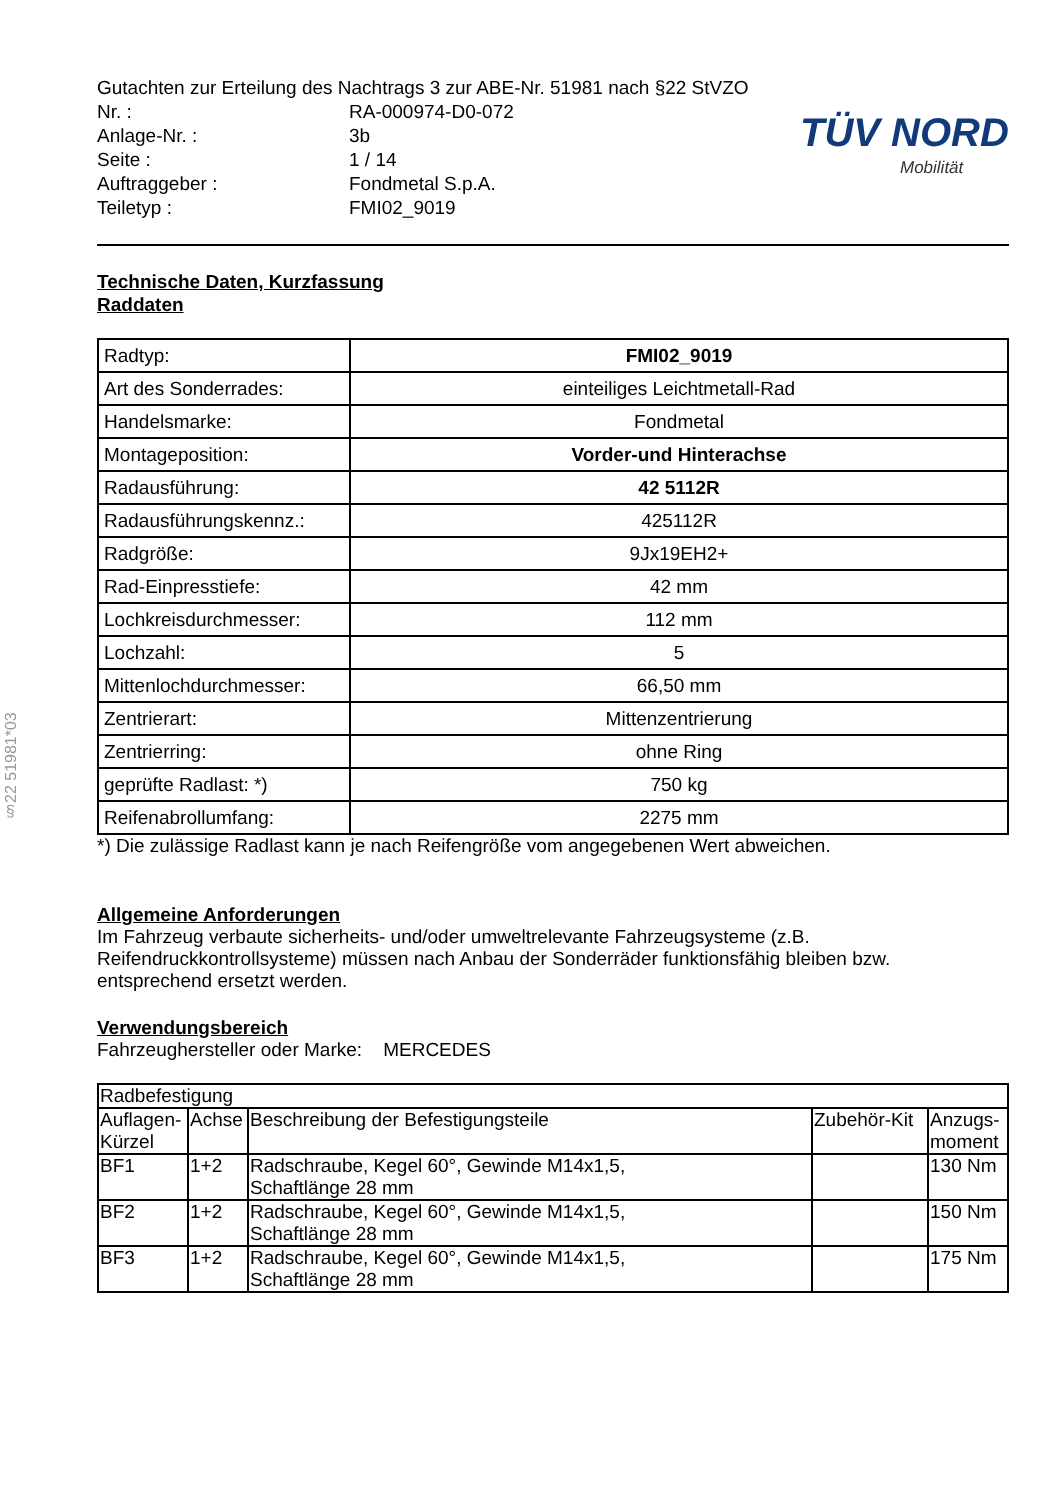§22 51981*03
TÜV NORD
Mobilität
| Gutachten zur Erteilung des Nachtrags 3 zur ABE-Nr. 51981 nach §22 StVZO | |
| Nr. : | RA-000974-D0-072 |
| Anlage-Nr. : | 3b |
| Seite : | 1 / 14 |
| Auftraggeber : | Fondmetal S.p.A. |
| Teiletyp : | FMI02_9019 |
Technische Daten, Kurzfassung
Raddaten
| Radtyp: | FMI02_9019 |
| Art des Sonderrades: | einteiliges Leichtmetall-Rad |
| Handelsmarke: | Fondmetal |
| Montageposition: | Vorder-und Hinterachse |
| Radausführung: | 42 5112R |
| Radausführungskennz.: | 425112R |
| Radgröße: | 9Jx19EH2+ |
| Rad-Einpresstiefe: | 42 mm |
| Lochkreisdurchmesser: | 112 mm |
| Lochzahl: | 5 |
| Mittenlochdurchmesser: | 66,50 mm |
| Zentrierart: | Mittenzentrierung |
| Zentrierring: | ohne Ring |
| geprüfte Radlast: *) | 750 kg |
| Reifenabrollumfang: | 2275 mm |
*) Die zulässige Radlast kann je nach Reifengröße vom angegebenen Wert abweichen.
Allgemeine Anforderungen
Im Fahrzeug verbaute sicherheits- und/oder umweltrelevante Fahrzeugsysteme (z.B. Reifendruckkontrollsysteme) müssen nach Anbau der Sonderräder funktionsfähig bleiben bzw. entsprechend ersetzt werden.
Verwendungsbereich
Fahrzeughersteller oder Marke: MERCEDES
| Radbefestigung | | | | |
| --- | --- | --- | --- | --- |
| Auflagen-Kürzel | Achse | Beschreibung der Befestigungsteile | Zubehör-Kit | Anzugs-moment |
| BF1 | 1+2 | Radschraube, Kegel 60°, Gewinde M14x1,5, Schaftlänge 28 mm | | 130 Nm |
| BF2 | 1+2 | Radschraube, Kegel 60°, Gewinde M14x1,5, Schaftlänge 28 mm | | 150 Nm |
| BF3 | 1+2 | Radschraube, Kegel 60°, Gewinde M14x1,5, Schaftlänge 28 mm | | 175 Nm |